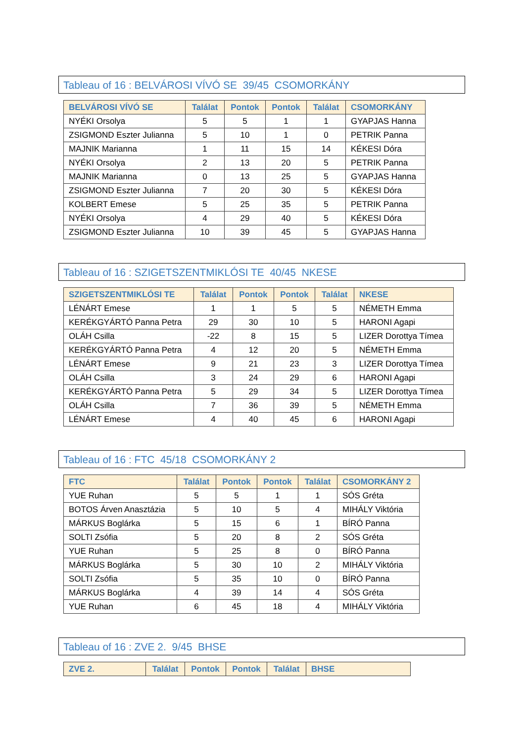Tableau of 16 : BELVÁROSI VÍVÓ SE 39/45 CSOMORKÁNY
| BELVÁROSI VÍVÓ SE | Találat | Pontok | Pontok | Találat | CSOMORKÁNY |
| --- | --- | --- | --- | --- | --- |
| NYÉKI Orsolya | 5 | 5 | 1 | 1 | GYAPJAS Hanna |
| ZSIGMOND Eszter Julianna | 5 | 10 | 1 | 0 | PETRIK Panna |
| MAJNIK Marianna | 1 | 11 | 15 | 14 | KÉKESI Dóra |
| NYÉKI Orsolya | 2 | 13 | 20 | 5 | PETRIK Panna |
| MAJNIK Marianna | 0 | 13 | 25 | 5 | GYAPJAS Hanna |
| ZSIGMOND Eszter Julianna | 7 | 20 | 30 | 5 | KÉKESI Dóra |
| KOLBERT Emese | 5 | 25 | 35 | 5 | PETRIK Panna |
| NYÉKI Orsolya | 4 | 29 | 40 | 5 | KÉKESI Dóra |
| ZSIGMOND Eszter Julianna | 10 | 39 | 45 | 5 | GYAPJAS Hanna |
Tableau of 16 : SZIGETSZENTMIKLÓSI TE 40/45 NKESE
| SZIGETSZENTMIKLÓSI TE | Találat | Pontok | Pontok | Találat | NKESE |
| --- | --- | --- | --- | --- | --- |
| LÉNÁRT Emese | 1 | 1 | 5 | 5 | NÉMETH Emma |
| KERÉKGYÁRTÓ Panna Petra | 29 | 30 | 10 | 5 | HARONI Agapi |
| OLÁH Csilla | -22 | 8 | 15 | 5 | LIZER Dorottya Tímea |
| KERÉKGYÁRTÓ Panna Petra | 4 | 12 | 20 | 5 | NÉMETH Emma |
| LÉNÁRT Emese | 9 | 21 | 23 | 3 | LIZER Dorottya Tímea |
| OLÁH Csilla | 3 | 24 | 29 | 6 | HARONI Agapi |
| KERÉKGYÁRTÓ Panna Petra | 5 | 29 | 34 | 5 | LIZER Dorottya Tímea |
| OLÁH Csilla | 7 | 36 | 39 | 5 | NÉMETH Emma |
| LÉNÁRT Emese | 4 | 40 | 45 | 6 | HARONI Agapi |
Tableau of 16 : FTC 45/18 CSOMORKÁNY 2
| FTC | Találat | Pontok | Pontok | Találat | CSOMORKÁNY 2 |
| --- | --- | --- | --- | --- | --- |
| YUE Ruhan | 5 | 5 | 1 | 1 | SÓS Gréta |
| BOTOS Árven Anasztázia | 5 | 10 | 5 | 4 | MIHÁLY Viktória |
| MÁRKUS Boglárka | 5 | 15 | 6 | 1 | BÍRÓ Panna |
| SOLTI Zsófia | 5 | 20 | 8 | 2 | SÓS Gréta |
| YUE Ruhan | 5 | 25 | 8 | 0 | BÍRÓ Panna |
| MÁRKUS Boglárka | 5 | 30 | 10 | 2 | MIHÁLY Viktória |
| SOLTI Zsófia | 5 | 35 | 10 | 0 | BÍRÓ Panna |
| MÁRKUS Boglárka | 4 | 39 | 14 | 4 | SÓS Gréta |
| YUE Ruhan | 6 | 45 | 18 | 4 | MIHÁLY Viktória |
Tableau of 16 : ZVE 2. 9/45 BHSE
| ZVE 2. | Találat | Pontok | Pontok | Találat | BHSE |
| --- | --- | --- | --- | --- | --- |